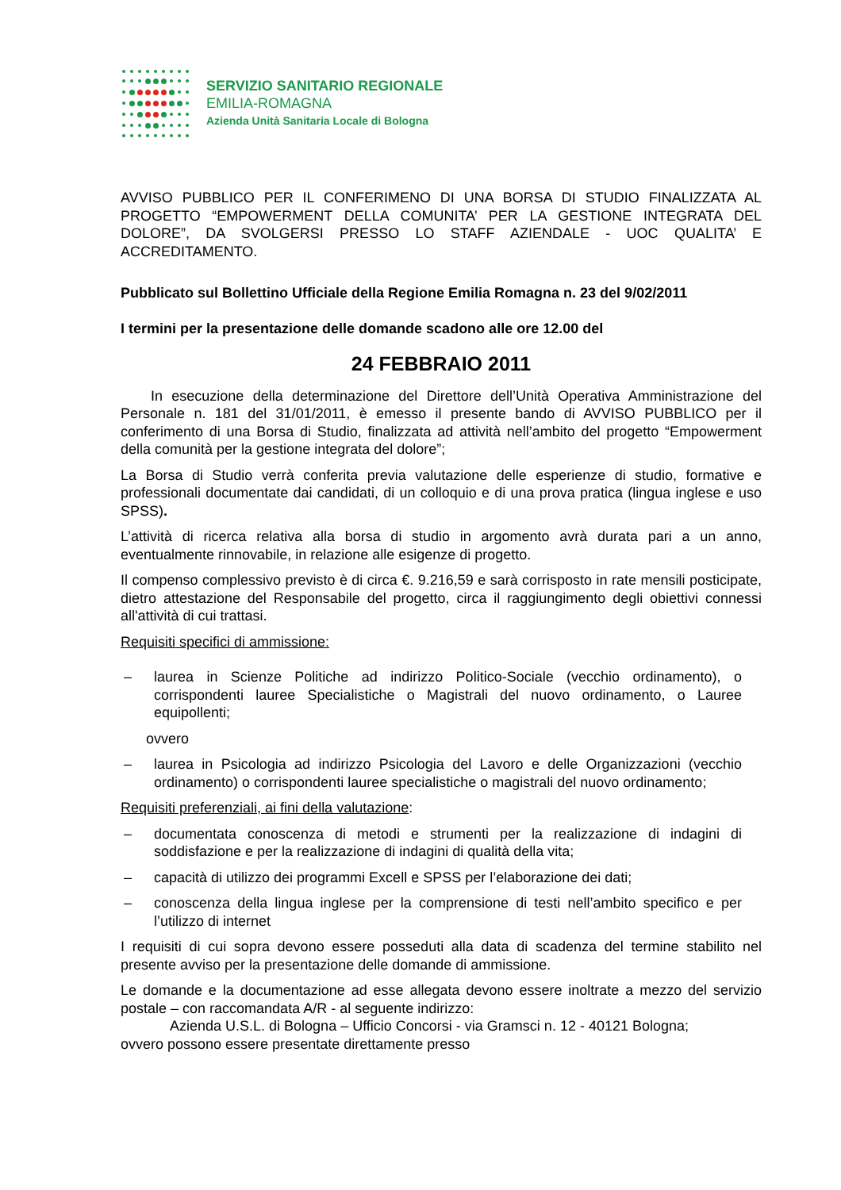SERVIZIO SANITARIO REGIONALE
EMILIA-ROMAGNA
Azienda Unità Sanitaria Locale di Bologna
AVVISO PUBBLICO PER IL CONFERIMENO DI UNA BORSA DI STUDIO FINALIZZATA AL PROGETTO “EMPOWERMENT DELLA COMUNITA’ PER LA GESTIONE INTEGRATA DEL DOLORE”, DA SVOLGERSI PRESSO LO STAFF AZIENDALE - UOC QUALITA’ E ACCREDITAMENTO.
Pubblicato sul Bollettino Ufficiale della Regione Emilia Romagna n. 23 del 9/02/2011
I termini per la presentazione delle domande scadono alle ore 12.00 del
24 FEBBRAIO 2011
In esecuzione della determinazione del Direttore dell’Unità Operativa Amministrazione del Personale n. 181 del 31/01/2011, è emesso il presente bando di AVVISO PUBBLICO per il conferimento di una Borsa di Studio, finalizzata ad attività nell’ambito del progetto “Empowerment della comunità per la gestione integrata del dolore”;
La Borsa di Studio verrà conferita previa valutazione delle esperienze di studio, formative e professionali documentate dai candidati, di un colloquio e di una prova pratica (lingua inglese e uso SPSS).
L’attività di ricerca relativa alla borsa di studio in argomento avrà durata pari a un anno, eventualmente rinnovabile, in relazione alle esigenze di progetto.
Il compenso complessivo previsto è di circa €. 9.216,59 e sarà corrisposto in rate mensili posticipate, dietro attestazione del Responsabile del progetto, circa il raggiungimento degli obiettivi connessi all'attività di cui trattasi.
Requisiti specifici di ammissione:
– laurea in Scienze Politiche ad indirizzo Politico-Sociale (vecchio ordinamento), o corrispondenti lauree Specialistiche o Magistrali del nuovo ordinamento, o Lauree equipollenti;
ovvero
– laurea in Psicologia ad indirizzo Psicologia del Lavoro e delle Organizzazioni (vecchio ordinamento) o corrispondenti lauree specialistiche o magistrali del nuovo ordinamento;
Requisiti preferenziali, ai fini della valutazione:
– documentata conoscenza di metodi e strumenti per la realizzazione di indagini di soddisfazione e per la realizzazione di indagini di qualità della vita;
– capacità di utilizzo dei programmi Excell e SPSS per l’elaborazione dei dati;
– conoscenza della lingua inglese per la comprensione di testi nell’ambito specifico e per l’utilizzo di internet
I requisiti di cui sopra devono essere posseduti alla data di scadenza del termine stabilito nel presente avviso per la presentazione delle domande di ammissione.
Le domande e la documentazione ad esse allegata devono essere inoltrate a mezzo del servizio postale – con raccomandata A/R - al seguente indirizzo:
Azienda U.S.L. di Bologna – Ufficio Concorsi - via Gramsci n. 12 - 40121 Bologna;
ovvero possono essere presentate direttamente presso